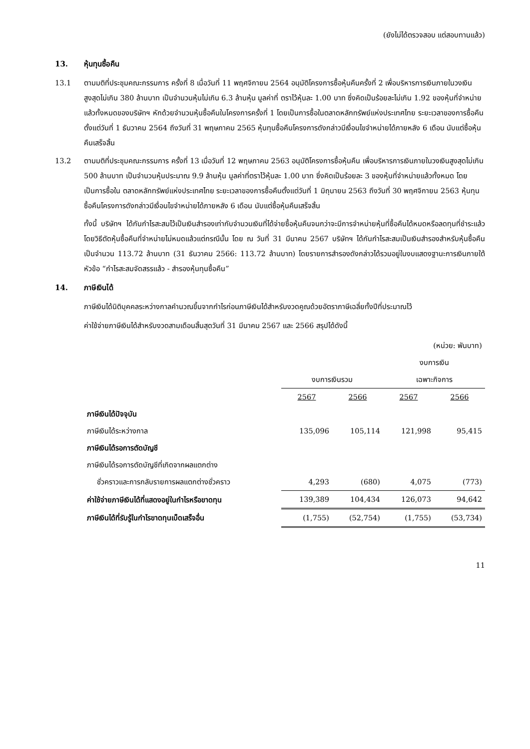(ยังไม่ได้ตรวจสอบ แต่สอบทานแล้ว)
13. หุ้นทุนซื้อคืน
13.1 ตามมติที่ประชุมคณะกรรมการ ครั้งที่ 8 เมื่อวันที่ 11 พฤศจิกายน 2564 อนุมัติโครงการซื้อหุ้นคืนครั้งที่ 2 เพื่อบริหารการเงินภายในวงเงินสูงสุดไม่เกิน 380 ล้านบาท เป็นจำนวนหุ้นไม่เกิน 6.3 ล้านหุ้น มูลค่าที่ ตราไว้หุ้นละ 1.00 บาท ซึ่งคิดเป็นร้อยละไม่เกิน 1.92 ของหุ้นที่จำหน่ายแล้วทั้งหมดของบริษัทฯ หักด้วยจำนวนหุ้นซื้อคืนในโครงการครั้งที่ 1 โดยเป็นการซื้อในตลาดหลักทรัพย์แห่งประเทศไทย ระยะเวลาของการซื้อคืนตั้งแต่วันที่ 1 ธันวาคม 2564 ถึงวันที่ 31 พฤษภาคม 2565 หุ้นทุนซื้อคืนโครงการดังกล่าวมีเงื่อนไขจำหน่ายได้ภายหลัง 6 เดือน นับแต่ซื้อหุ้นคืนเสร็จสิ้น
13.2 ตามมติที่ประชุมคณะกรรมการ ครั้งที่ 13 เมื่อวันที่ 12 พฤษภาคม 2563 อนุมัติโครงการซื้อหุ้นคืน เพื่อบริหารการเงินภายในวงเงินสูงสุดไม่เกิน 500 ล้านบาท เป็นจำนวนหุ้นประมาณ 9.9 ล้านหุ้น มูลค่าที่ตราไว้หุ้นละ 1.00 บาท ซึ่งคิดเป็นร้อยละ 3 ของหุ้นที่จำหน่ายแล้วทั้งหมด โดยเป็นการซื้อใน ตลาดหลักทรัพย์แห่งประเทศไทย ระยะเวลาของการซื้อคืนตั้งแต่วันที่ 1 มิถุนายน 2563 ถึงวันที่ 30 พฤศจิกายน 2563 หุ้นทุนซื้อคืนโครงการดังกล่าวมีเงื่อนไขจำหน่ายได้ภายหลัง 6 เดือน นับแต่ซื้อหุ้นคืนเสร็จสิ้น
ทั้งนี้ บริษัทฯ ได้กันกำไรสะสมไว้เป็นเงินสำรองเท่ากับจำนวนเงินที่ได้จ่ายซื้อหุ้นคืนจนกว่าจะมีการจำหน่ายหุ้นที่ซื้อคืนได้หมดหรือลดทุนที่ชำระแล้วโดยวิธีตัดหุ้นซื้อคืนที่จำหน่ายไม่หมดแล้วแต่กรณีนั้น โดย ณ วันที่ 31 มีนาคม 2567 บริษัทฯ ได้กันกำไรสะสมเป็นเงินสำรองสำหรับหุ้นซื้อคืนเป็นจำนวน 113.72 ล้านบาท (31 ธันวาคม 2566: 113.72 ล้านบาท) โดยรายการสำรองดังกล่าวได้รวมอยู่ในงบแสดงฐานะการเงินภายใต้หัวข้อ “กำไรสะสมจัดสรรแล้ว - สำรองหุ้นทุนซื้อคืน”
14. ภาษีเงินได้
ภาษีเงินได้นิติบุคคลระหว่างกาลคำนวณขึ้นจากกำไรก่อนภาษีเงินได้สำหรับงวดคูณด้วยอัตราภาษีเฉลี่ยทั้งปีที่ประมาณไว้
ค่าใช้จ่ายภาษีเงินได้สำหรับงวดสามเดือนสิ้นสุดวันที่ 31 มีนาคม 2567 และ 2566 สรุปได้ดังนี้
| | (หน่วย: พันบาท) | | | |
| | | | งบการเงิน | |
| | งบการเงินรวม | | เฉพาะกิจการ | |
| | 2567 | 2566 | 2567 | 2566 |
| ภาษีเงินได้ปัจจุบัน | | | | |
| ภาษีเงินได้ระหว่างกาล | 135,096 | 105,114 | 121,998 | 95,415 |
| ภาษีเงินได้รอการตัดบัญชี | | | | |
| ภาษีเงินได้รอการตัดบัญชีที่เกิดจากผลแตกต่าง | | | | |
| ชั่วคราวและการกลับรายการผลแตกต่างชั่วคราว | 4,293 | (680) | 4,075 | (773) |
| ค่าใช้จ่ายภาษีเงินได้ที่แสดงอยู่ในกำไรหรือขาดทุน | 139,389 | 104,434 | 126,073 | 94,642 |
| ภาษีเงินได้ที่รับรู้ในกำไรขาดทุนเบ็ดเสร็จอื่น | (1,755) | (52,754) | (1,755) | (53,734) |
11